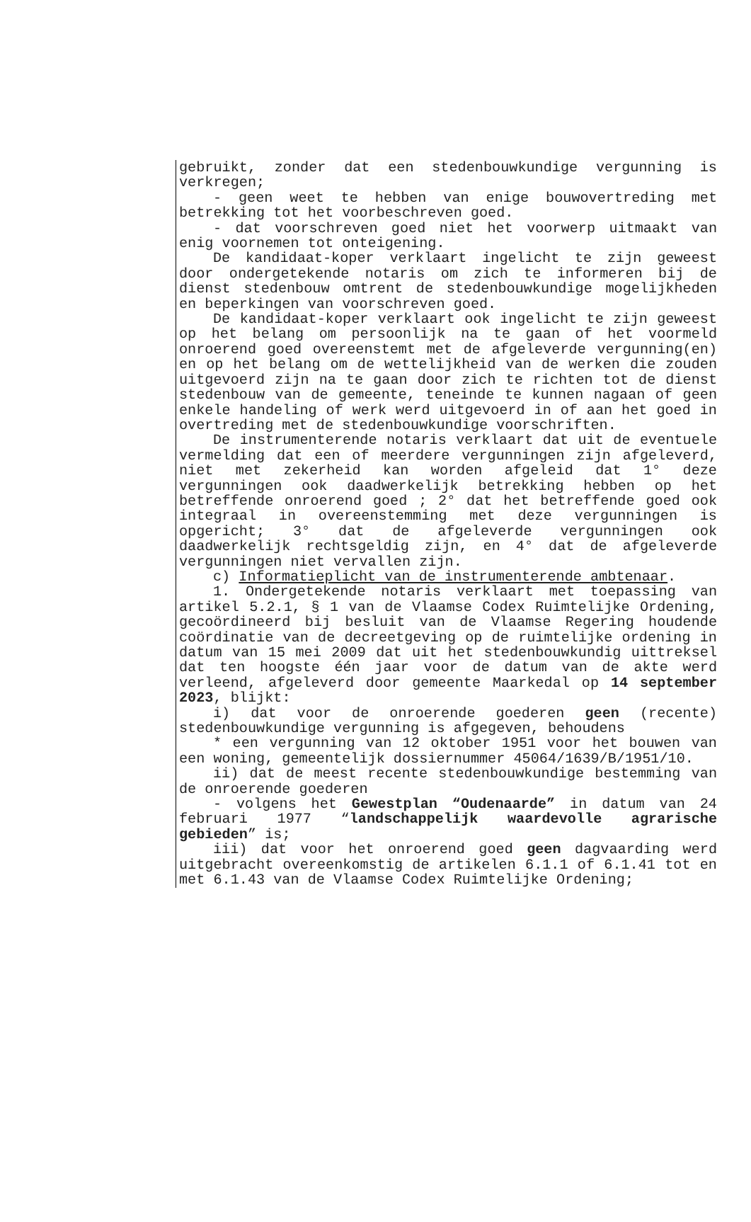gebruikt, zonder dat een stedenbouwkundige vergunning is verkregen;
- geen weet te hebben van enige bouwovertreding met betrekking tot het voorbeschreven goed.
- dat voorschreven goed niet het voorwerp uitmaakt van enig voornemen tot onteigening.
De kandidaat-koper verklaart ingelicht te zijn geweest door ondergetekende notaris om zich te informeren bij de dienst stedenbouw omtrent de stedenbouwkundige mogelijkheden en beperkingen van voorschreven goed.
De kandidaat-koper verklaart ook ingelicht te zijn geweest op het belang om persoonlijk na te gaan of het voormeld onroerend goed overeenstemt met de afgeleverde vergunning(en) en op het belang om de wettelijkheid van de werken die zouden uitgevoerd zijn na te gaan door zich te richten tot de dienst stedenbouw van de gemeente, teneinde te kunnen nagaan of geen enkele handeling of werk werd uitgevoerd in of aan het goed in overtreding met de stedenbouwkundige voorschriften.
De instrumenterende notaris verklaart dat uit de eventuele vermelding dat een of meerdere vergunningen zijn afgeleverd, niet met zekerheid kan worden afgeleid dat 1° deze vergunningen ook daadwerkelijk betrekking hebben op het betreffende onroerend goed ; 2° dat het betreffende goed ook integraal in overeenstemming met deze vergunningen is opgericht; 3° dat de afgeleverde vergunningen ook daadwerkelijk rechtsgeldig zijn, en 4° dat de afgeleverde vergunningen niet vervallen zijn.
c) Informatieplicht van de instrumenterende ambtenaar.
1. Ondergetekende notaris verklaart met toepassing van artikel 5.2.1, § 1 van de Vlaamse Codex Ruimtelijke Ordening, gecoördineerd bij besluit van de Vlaamse Regering houdende coördinatie van de decreetgeving op de ruimtelijke ordening in datum van 15 mei 2009 dat uit het stedenbouwkundig uittreksel dat ten hoogste één jaar voor de datum van de akte werd verleend, afgeleverd door gemeente Maarkedal op 14 september 2023, blijkt:
i) dat voor de onroerende goederen geen (recente) stedenbouwkundige vergunning is afgegeven, behoudens
* een vergunning van 12 oktober 1951 voor het bouwen van een woning, gemeentelijk dossiernummer 45064/1639/B/1951/10.
ii) dat de meest recente stedenbouwkundige bestemming van de onroerende goederen
- volgens het Gewestplan “Oudenaarde” in datum van 24 februari 1977 “landschappelijk waardevolle agrarische gebieden” is;
iii) dat voor het onroerend goed geen dagvaarding werd uitgebracht overeenkomstig de artikelen 6.1.1 of 6.1.41 tot en met 6.1.43 van de Vlaamse Codex Ruimtelijke Ordening;